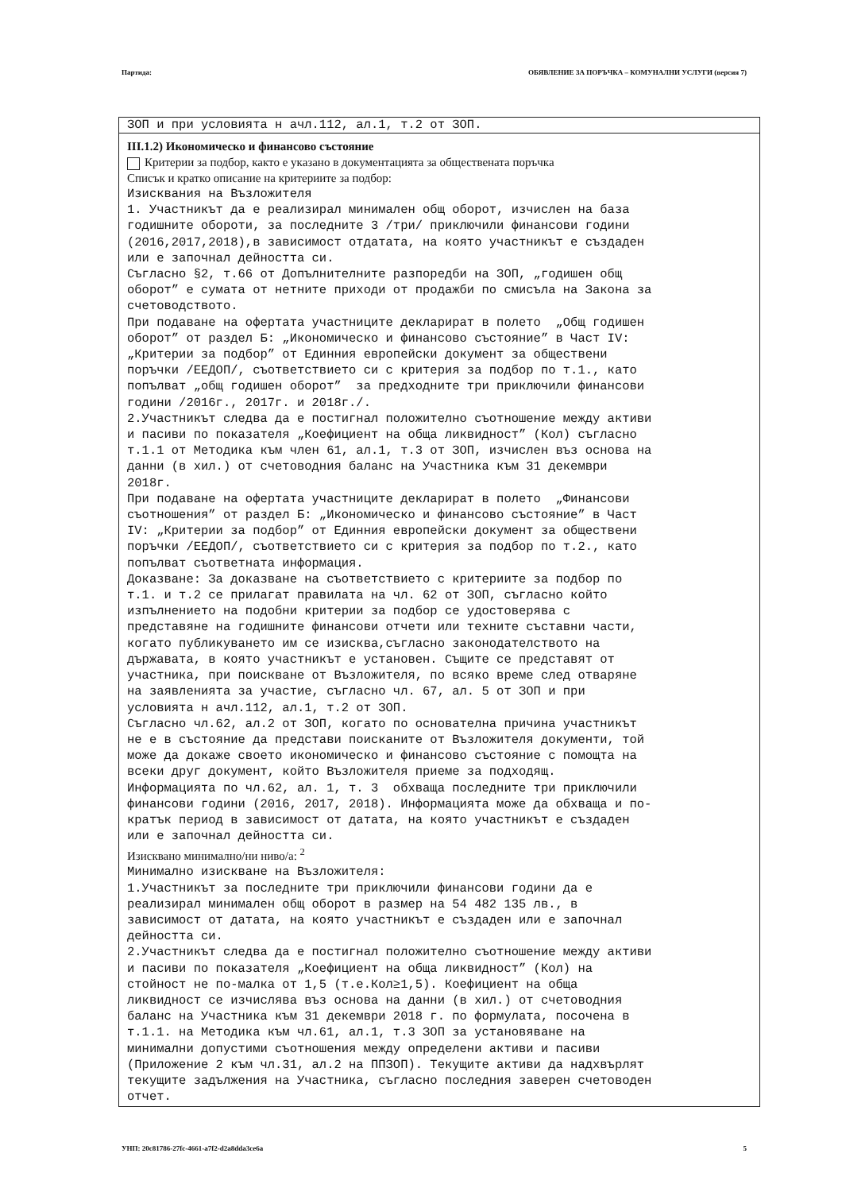Партида: ОБЯВЛЕНИЕ ЗА ПОРЪЧКА – КОМУНАЛНИ УСЛУГИ (версия 7)
ЗОП и при условията н ачл.112, ал.1, т.2 от ЗОП.
III.1.2) Икономическо и финансово състояние
Критерии за подбор, както е указано в документацията за обществената поръчка
Списък и кратко описание на критериите за подбор:
Изисквания на Възложителя 1. Участникът да е реализирал минимален общ оборот, изчислен на база годишните обороти, за последните 3 /три/ приключили финансови години (2016,2017,2018),в зависимост отдатата, на която участникът е създаден или е започнал дейността си. Съгласно §2, т.66 от Допълнителните разпоредби на ЗОП, „годишен общ оборот” е сумата от нетните приходи от продажби по смисъла на Закона за счетоводството. При подаване на офертата участниците декларират в полето „Общ годишен оборот” от раздел Б: „Икономическо и финансово състояние” в Част IV: „Критерии за подбор” от Единния европейски документ за обществени поръчки /ЕЕДОП/, съответствието си с критерия за подбор по т.1., като попълват „общ годишен оборот” за предходните три приключили финансови години /2016г., 2017г. и 2018г./. 2.Участникът следва да е постигнал положително съотношение между активи и пасиви по показателя „Коефициент на обща ликвидност” (Кол) съгласно т.1.1 от Методика към член 61, ал.1, т.3 от ЗОП, изчислен въз основа на данни (в хил.) от счетоводния баланс на Участника към 31 декември 2018г. При подаване на офертата участниците декларират в полето „Финансови съотношения” от раздел Б: „Икономическо и финансово състояние” в Част IV: „Критерии за подбор” от Единния европейски документ за обществени поръчки /ЕЕДОП/, съответствието си с критерия за подбор по т.2., като попълват съответната информация. Доказване: За доказване на съответствието с критериите за подбор по т.1. и т.2 се прилагат правилата на чл. 62 от ЗОП, съгласно който изпълнението на подобни критерии за подбор се удостоверява с представяне на годишните финансови отчети или техните съставни части, когато публикуването им се изисква,съгласно законодателството на държавата, в която участникът е установен. Същите се представят от участника, при поискване от Възложителя, по всяко време след отваряне на заявленията за участие, съгласно чл. 67, ал. 5 от ЗОП и при условията н ачл.112, ал.1, т.2 от ЗОП. Съгласно чл.62, ал.2 от ЗОП, когато по основателна причина участникът не е в състояние да представи поисканите от Възложителя документи, той може да докаже своето икономическо и финансово състояние с помощта на всеки друг документ, който Възложителя приеме за подходящ. Информацията по чл.62, ал. 1, т. 3 обхваща последните три приключили финансови години (2016, 2017, 2018). Информацията може да обхваща и по- кратък период в зависимост от датата, на която участникът е създаден или е започнал дейността си.
Изисквано минимално/ни ниво/а: <sup>2</sup>
Минимално изискване на Възложителя: 1.Участникът за последните три приключили финансови години да е реализирал минимален общ оборот в размер на 54 482 135 лв., в зависимост от датата, на която участникът е създаден или е започнал дейността си. 2.Участникът следва да е постигнал положително съотношение между активи и пасиви по показателя „Коефициент на обща ликвидност” (Кол) на стойност не по-малка от 1,5 (т.е.Кол≥1,5). Коефициент на обща ликвидност се изчислява въз основа на данни (в хил.) от счетоводния баланс на Участника към 31 декември 2018 г. по формулата, посочена в т.1.1. на Методика към чл.61, ал.1, т.3 ЗОП за установяване на минимални допустими съотношения между определени активи и пасиви (Приложение 2 към чл.31, ал.2 на ППЗОП). Текущите активи да надхвърлят текущите задължения на Участника, съгласно последния заверен счетоводен отчет.
УНП: 20c81786-27fc-4661-a7f2-d2a8dda3ce6a 5